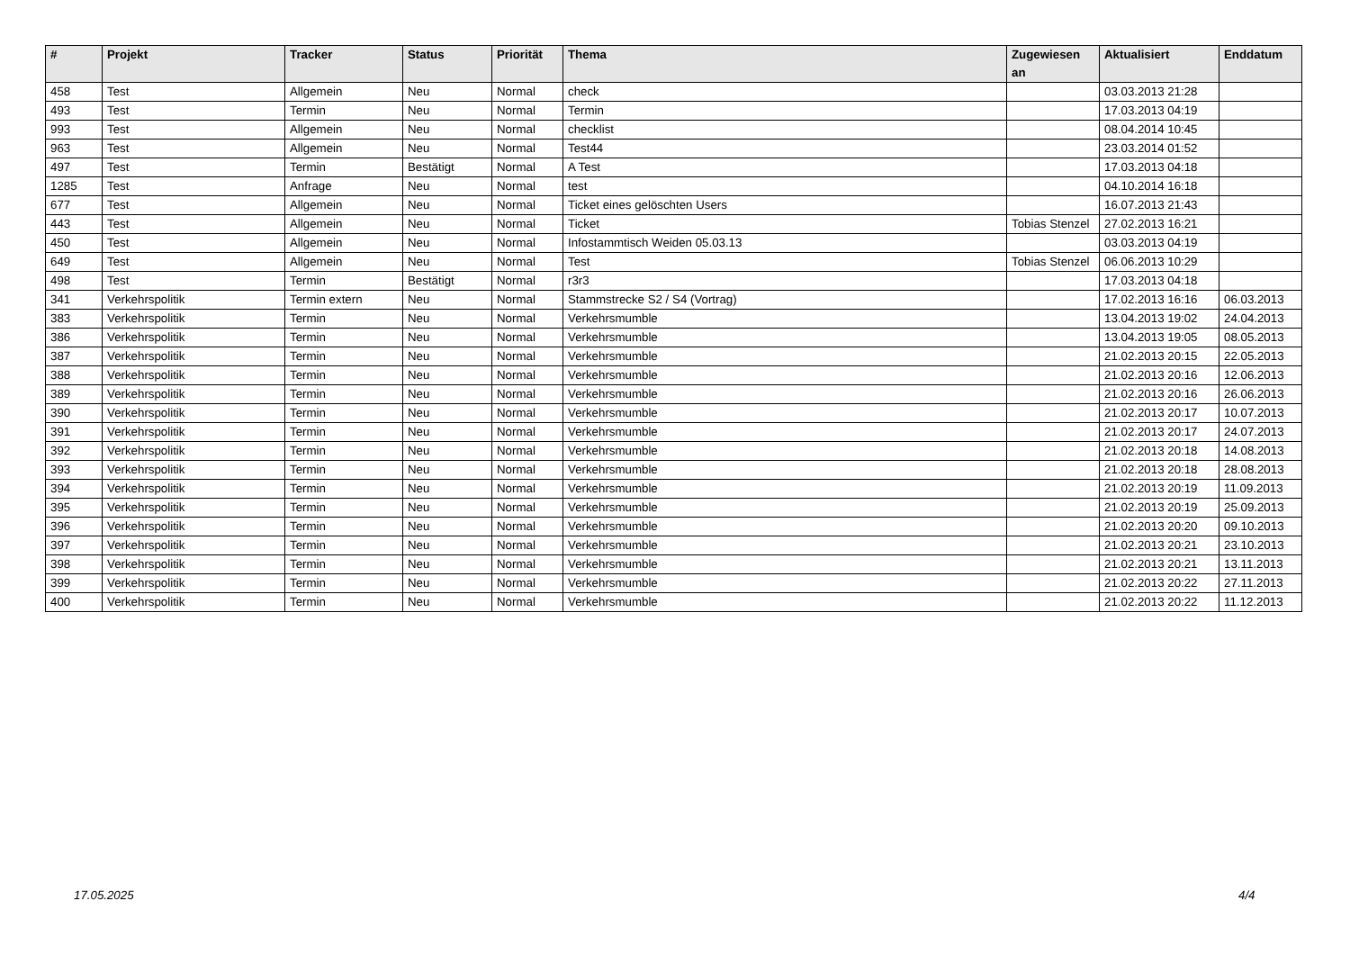| # | Projekt | Tracker | Status | Priorität | Thema | Zugewiesen an | Aktualisiert | Enddatum |
| --- | --- | --- | --- | --- | --- | --- | --- | --- |
| 458 | Test | Allgemein | Neu | Normal | check | | 03.03.2013 21:28 | |
| 493 | Test | Termin | Neu | Normal | Termin | | 17.03.2013 04:19 | |
| 993 | Test | Allgemein | Neu | Normal | checklist | | 08.04.2014 10:45 | |
| 963 | Test | Allgemein | Neu | Normal | Test44 | | 23.03.2014 01:52 | |
| 497 | Test | Termin | Bestätigt | Normal | A Test | | 17.03.2013 04:18 | |
| 1285 | Test | Anfrage | Neu | Normal | test | | 04.10.2014 16:18 | |
| 677 | Test | Allgemein | Neu | Normal | Ticket eines gelöschten Users | | 16.07.2013 21:43 | |
| 443 | Test | Allgemein | Neu | Normal | Ticket | Tobias Stenzel | 27.02.2013 16:21 | |
| 450 | Test | Allgemein | Neu | Normal | Infostammtisch Weiden 05.03.13 | | 03.03.2013 04:19 | |
| 649 | Test | Allgemein | Neu | Normal | Test | Tobias Stenzel | 06.06.2013 10:29 | |
| 498 | Test | Termin | Bestätigt | Normal | r3r3 | | 17.03.2013 04:18 | |
| 341 | Verkehrspolitik | Termin extern | Neu | Normal | Stammstrecke S2 / S4 (Vortrag) | | 17.02.2013 16:16 | 06.03.2013 |
| 383 | Verkehrspolitik | Termin | Neu | Normal | Verkehrsmumble | | 13.04.2013 19:02 | 24.04.2013 |
| 386 | Verkehrspolitik | Termin | Neu | Normal | Verkehrsmumble | | 13.04.2013 19:05 | 08.05.2013 |
| 387 | Verkehrspolitik | Termin | Neu | Normal | Verkehrsmumble | | 21.02.2013 20:15 | 22.05.2013 |
| 388 | Verkehrspolitik | Termin | Neu | Normal | Verkehrsmumble | | 21.02.2013 20:16 | 12.06.2013 |
| 389 | Verkehrspolitik | Termin | Neu | Normal | Verkehrsmumble | | 21.02.2013 20:16 | 26.06.2013 |
| 390 | Verkehrspolitik | Termin | Neu | Normal | Verkehrsmumble | | 21.02.2013 20:17 | 10.07.2013 |
| 391 | Verkehrspolitik | Termin | Neu | Normal | Verkehrsmumble | | 21.02.2013 20:17 | 24.07.2013 |
| 392 | Verkehrspolitik | Termin | Neu | Normal | Verkehrsmumble | | 21.02.2013 20:18 | 14.08.2013 |
| 393 | Verkehrspolitik | Termin | Neu | Normal | Verkehrsmumble | | 21.02.2013 20:18 | 28.08.2013 |
| 394 | Verkehrspolitik | Termin | Neu | Normal | Verkehrsmumble | | 21.02.2013 20:19 | 11.09.2013 |
| 395 | Verkehrspolitik | Termin | Neu | Normal | Verkehrsmumble | | 21.02.2013 20:19 | 25.09.2013 |
| 396 | Verkehrspolitik | Termin | Neu | Normal | Verkehrsmumble | | 21.02.2013 20:20 | 09.10.2013 |
| 397 | Verkehrspolitik | Termin | Neu | Normal | Verkehrsmumble | | 21.02.2013 20:21 | 23.10.2013 |
| 398 | Verkehrspolitik | Termin | Neu | Normal | Verkehrsmumble | | 21.02.2013 20:21 | 13.11.2013 |
| 399 | Verkehrspolitik | Termin | Neu | Normal | Verkehrsmumble | | 21.02.2013 20:22 | 27.11.2013 |
| 400 | Verkehrspolitik | Termin | Neu | Normal | Verkehrsmumble | | 21.02.2013 20:22 | 11.12.2013 |
17.05.2025 4/4